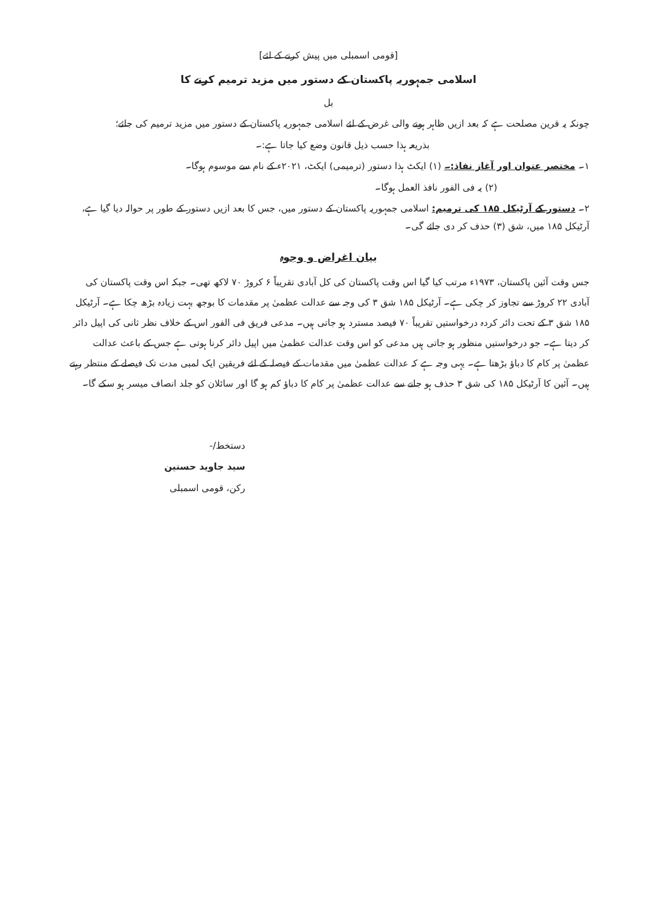[قومی اسمبلی میں پیش کرنے کے لئے]
اسلامی جمہوریہ پاکستان کے دستور میں مزید ترمیم کرنے کا
بل
چونکہ یہ قرین مصلحت ہے کہ بعد ازیں ظاہر ہونے والی غرض کے لئے اسلامی جمہوریہ پاکستان کے دستور میں مزید ترمیم کی جائے؛
بذریعہ ہذا حسب ذیل قانون وضع کیا جاتا ہے:۔
۱۔ مختصر عنوان اور آغاز نفاذ:۔ (۱) ایکٹ ہذا دستور (ترمیمی) ایکٹ، ۲۰۲۱ء کے نام سے موسوم ہوگا۔
(۲) یہ فی الفور نافذ العمل ہوگا۔
۲۔ دستور کے آرٹیکل ۱۸۵ کی ترمیم: اسلامی جمہوریہ پاکستان کے دستور میں، جس کا بعد ازیں دستور کے طور پر حوالہ دیا گیا ہے، آرٹیکل ۱۸۵ میں، شق (۳) حذف کر دی جائے گی۔
بیان اغراض و وجوہ
جس وقت آئین پاکستان، ۱۹۷۳ء مرتب کیا گیا اس وقت پاکستان کی کل آبادی تقریباً ۶ کروڑ ۷۰ لاکھ تھی۔ جبکہ اس وقت پاکستان کی آبادی ۲۲ کروڑ سے تجاوز کر چکی ہے۔ آرٹیکل ۱۸۵ شق ۳ کی وجہ سے عدالت عظمیٰ پر مقدمات کا بوجھ بہت زیادہ بڑھ چکا ہے۔ آرٹیکل ۱۸۵ شق ۳ کے تحت دائر کردہ درخواستیں تقریباً ۷۰ فیصد مسترد ہو جاتی ہیں۔ مدعی فریق فی الفور اس کے خلاف نظر ثانی کی اپیل دائر کر دیتا ہے۔ جو درخواستیں منظور ہو جاتی ہیں مدعی کو اس وقت عدالت عظمیٰ میں اپیل دائر کرنا ہوتی ہے جس کے باعث عدالت عظمیٰ پر کام کا دباؤ بڑھتا ہے۔ یہی وجہ ہے کہ عدالت عظمیٰ میں مقدمات کے فیصلہ کے لئے فریقین ایک لمبی مدت تک فیصلے کے منتظر رہتے ہیں۔ آئین کا آرٹیکل ۱۸۵ کی شق ۳ حذف ہو جانے سے عدالت عظمیٰ پر کام کا دباؤ کم ہو گا اور سائلان کو جلد انصاف میسر ہو سکے گا۔
دستخط/-
سید جاوید حسنین
رکن، قومی اسمبلی